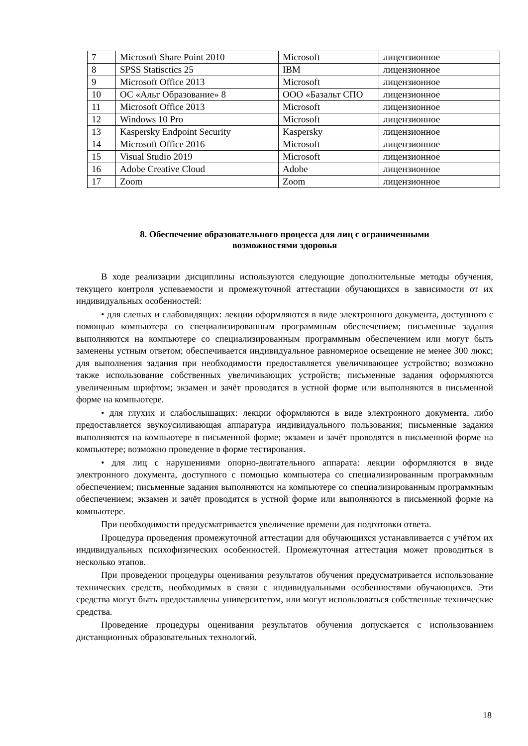| 7 | Microsoft Share Point 2010 | Microsoft | лицензионное |
| 8 | SPSS Statisctics 25 | IBM | лицензионное |
| 9 | Microsoft Office 2013 | Microsoft | лицензионное |
| 10 | ОС «Альт Образование» 8 | ООО «Базальт СПО | лицензионное |
| 11 | Microsoft Office 2013 | Microsoft | лицензионное |
| 12 | Windows 10 Pro | Microsoft | лицензионное |
| 13 | Kaspersky Endpoint Security | Kaspersky | лицензионное |
| 14 | Microsoft Office 2016 | Microsoft | лицензионное |
| 15 | Visual Studio 2019 | Microsoft | лицензионное |
| 16 | Adobe Creative Cloud | Adobe | лицензионное |
| 17 | Zoom | Zoom | лицензионное |
8. Обеспечение образовательного процесса для лиц с ограниченными
возможностями здоровья
В ходе реализации дисциплины используются следующие дополнительные методы обучения, текущего контроля успеваемости и промежуточной аттестации обучающихся в зависимости от их индивидуальных особенностей:
• для слепых и слабовидящих: лекции оформляются в виде электронного документа, доступного с помощью компьютера со специализированным программным обеспечением; письменные задания выполняются на компьютере со специализированным программным обеспечением или могут быть заменены устным ответом; обеспечивается индивидуальное равномерное освещение не менее 300 люкс; для выполнения задания при необходимости предоставляется увеличивающее устройство; возможно также использование собственных увеличивающих устройств; письменные задания оформляются увеличенным шрифтом; экзамен и зачёт проводятся в устной форме или выполняются в письменной форме на компьютере.
• для глухих и слабослышащих: лекции оформляются в виде электронного документа, либо предоставляется звукоусиливающая аппаратура индивидуального пользования; письменные задания выполняются на компьютере в письменной форме; экзамен и зачёт проводятся в письменной форме на компьютере; возможно проведение в форме тестирования.
• для лиц с нарушениями опорно-двигательного аппарата: лекции оформляются в виде электронного документа, доступного с помощью компьютера со специализированным программным обеспечением; письменные задания выполняются на компьютере со специализированным программным обеспечением; экзамен и зачёт проводятся в устной форме или выполняются в письменной форме на компьютере.
При необходимости предусматривается увеличение времени для подготовки ответа.
Процедура проведения промежуточной аттестации для обучающихся устанавливается с учётом их индивидуальных психофизических особенностей. Промежуточная аттестация может проводиться в несколько этапов.
При проведении процедуры оценивания результатов обучения предусматривается использование технических средств, необходимых в связи с индивидуальными особенностями обучающихся. Эти средства могут быть предоставлены университетом, или могут использоваться собственные технические средства.
Проведение процедуры оценивания результатов обучения допускается с использованием дистанционных образовательных технологий.
18